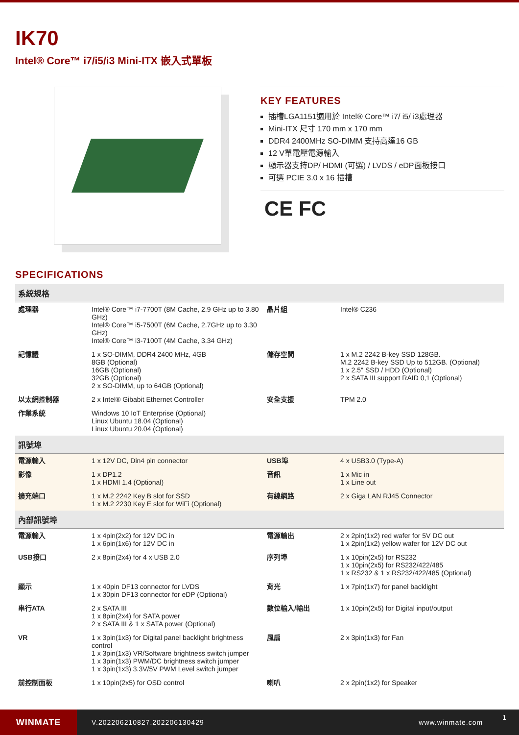IK70
Intel® Core™ i7/i5/i3 Mini-ITX 嵌入式單板
KEY FEATURES
插槽LGA1151適用於 Intel® Core™ i7/ i5/ i3處理器
Mini-ITX 尺寸 170 mm x 170 mm
DDR4 2400MHz SO-DIMM 支持高達16 GB
12 V單電壓電源輸入
顯示器支持DP/ HDMI (可選) / LVDS / eDP面板接口
可選 PCIE 3.0 x 16 插槽
CE FC
SPECIFICATIONS
| 系統規格 | | | |
| --- | --- | --- | --- |
| 處理器 | Intel® Core™ i7-7700T (8M Cache, 2.9 GHz up to 3.80 GHz) Intel® Core™ i5-7500T (6M Cache, 2.7GHz up to 3.30 GHz) Intel® Core™ i3-7100T (4M Cache, 3.34 GHz) | 晶片組 | Intel® C236 |
| 記憶體 | 1 x SO-DIMM, DDR4 2400 MHz, 4GB 8GB (Optional) 16GB (Optional) 32GB (Optional) 2 x SO-DIMM, up to 64GB (Optional) | 儲存空間 | 1 x M.2 2242 B-key SSD 128GB. M.2 2242 B-key SSD Up to 512GB. (Optional) 1 x 2.5" SSD / HDD (Optional) 2 x SATA III support RAID 0,1 (Optional) |
| 以太網控制器 | 2 x Intel® Gibabit Ethernet Controller | 安全支援 | TPM 2.0 |
| 作業系統 | Windows 10 IoT Enterprise (Optional) Linux Ubuntu 18.04 (Optional) Linux Ubuntu 20.04 (Optional) | | |
| 訊號埠 | | | |
| 電源輸入 | 1 x 12V DC, Din4 pin connector | USB埠 | 4 x USB3.0 (Type-A) |
| 影像 | 1 x DP1.2 1 x HDMI 1.4 (Optional) | 音訊 | 1 x Mic in 1 x Line out |
| 擴充端口 | 1 x M.2 2242 Key B slot for SSD 1 x M.2 2230 Key E slot for WiFi (Optional) | 有線網路 | 2 x Giga LAN RJ45 Connector |
| 內部訊號埠 | | | |
| 電源輸入 | 1 x 4pin(2x2) for 12V DC in 1 x 6pin(1x6) for 12V DC in | 電源輸出 | 2 x 2pin(1x2) red wafer for 5V DC out 1 x 2pin(1x2) yellow wafer for 12V DC out |
| USB接口 | 2 x 8pin(2x4) for 4 x USB 2.0 | 序列埠 | 1 x 10pin(2x5) for RS232 1 x 10pin(2x5) for RS232/422/485 1 x RS232 & 1 x RS232/422/485 (Optional) |
| 顯示 | 1 x 40pin DF13 connector for LVDS 1 x 30pin DF13 connector for eDP (Optional) | 背光 | 1 x 7pin(1x7) for panel backlight |
| 串行ATA | 2 x SATA III 1 x 8pin(2x4) for SATA power 2 x SATA III & 1 x SATA power (Optional) | 數位輸入/輸出 | 1 x 10pin(2x5) for Digital input/output |
| VR | 1 x 3pin(1x3) for Digital panel backlight brightness control 1 x 3pin(1x3) VR/Software brightness switch jumper 1 x 3pin(1x3) PWM/DC brightness switch jumper 1 x 3pin(1x3) 3.3V/5V PWM Level switch jumper | 風扇 | 2 x 3pin(1x3) for Fan |
| 前控制面板 | 1 x 10pin(2x5) for OSD control | 喇叭 | 2 x 2pin(1x2) for Speaker |
WINMATE
V.202206210827.202206130429 www.winmate.com
1